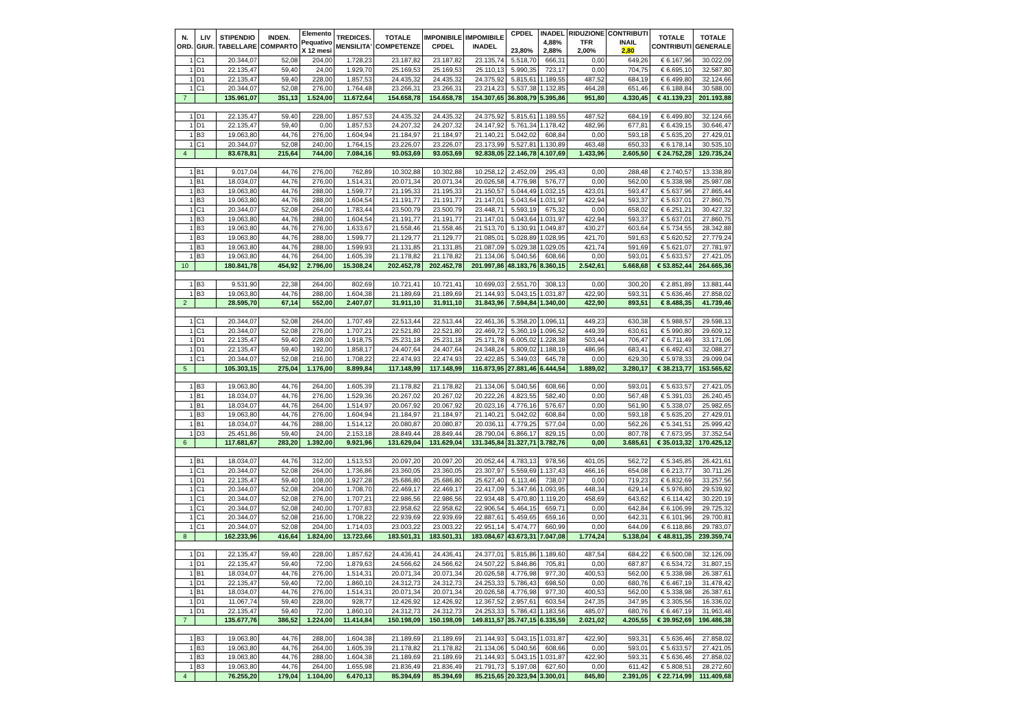| N. ORD. | LIV GIUR. | STIPENDIO TABELLARE | INDEN. COMPARTO | Elemento Pequativo X 12 mesi | TREDICES. MENSILITA' | TOTALE COMPETENZE | IMPONIBILE CPDEL | IMPOMIBILE INADEL | CPDEL 23,80% | INADEL 4,88% 2,88% | RIDUZIONE TFR 2,00% | CONTRIBUTI INAIL 2,80 | TOTALE CONTRIBUTI | TOTALE GENERALE |
| --- | --- | --- | --- | --- | --- | --- | --- | --- | --- | --- | --- | --- | --- | --- |
| 1 | C1 | 20.344,07 | 52,08 | 204,00 | 1.728,23 | 23.187,82 | 23.187,82 | 23.135,74 | 5.518,70 | 666,31 | 0,00 | 649,26 | € 6.167,96 | 30.022,09 |
| 1 | D1 | 22.135,47 | 59,40 | 24,00 | 1.929,70 | 25.169,53 | 25.169,53 | 25.110,13 | 5.990,35 | 723,17 | 0,00 | 704,75 | € 6.695,10 | 32.587,80 |
| 1 | D1 | 22.135,47 | 59,40 | 228,00 | 1.857,53 | 24.435,32 | 24.435,32 | 24.375,92 | 5.815,61 | 1.189,55 | 487,52 | 684,19 | € 6.499,80 | 32.124,66 |
| 1 | C1 | 20.344,07 | 52,08 | 276,00 | 1.764,48 | 23.266,31 | 23.266,31 | 23.214,23 | 5.537,38 | 1.132,85 | 464,28 | 651,46 | € 6.188,84 | 30.588,00 |
| 7 | | 135.961,07 | 351,13 | 1.524,00 | 11.672,64 | 154.658,78 | 154.658,78 | 154.307,65 | 36.808,79 | 5.395,86 | 951,80 | 4.330,45 | € 41.139,23 | 201.193,88 |
| 1 | D1 | 22.135,47 | 59,40 | 228,00 | 1.857,53 | 24.435,32 | 24.435,32 | 24.375,92 | 5.815,61 | 1.189,55 | 487,52 | 684,19 | € 6.499,80 | 32.124,66 |
| 1 | D1 | 22.135,47 | 59,40 | 0,00 | 1.857,53 | 24.207,32 | 24.207,32 | 24.147,92 | 5.761,34 | 1.178,42 | 482,96 | 677,81 | € 6.439,15 | 30.646,47 |
| 1 | B3 | 19.063,80 | 44,76 | 276,00 | 1.604,94 | 21.184,97 | 21.184,97 | 21.140,21 | 5.042,02 | 608,84 | 0,00 | 593,18 | € 5.635,20 | 27.429,01 |
| 1 | C1 | 20.344,07 | 52,08 | 240,00 | 1.764,15 | 23.226,07 | 23.226,07 | 23.173,99 | 5.527,81 | 1.130,89 | 463,48 | 650,33 | € 6.178,14 | 30.535,10 |
| 4 | | 83.678,81 | 215,64 | 744,00 | 7.084,16 | 93.053,69 | 93.053,69 | 92.838,05 | 22.146,78 | 4.107,69 | 1.433,96 | 2.605,50 | € 24.752,28 | 120.735,24 |
| 1 | B1 | 9.017,04 | 44,76 | 276,00 | 762,89 | 10.302,88 | 10.302,88 | 10.258,12 | 2.452,09 | 295,43 | 0,00 | 288,48 | € 2.740,57 | 13.338,89 |
| 1 | B1 | 18.034,07 | 44,76 | 276,00 | 1.514,31 | 20.071,34 | 20.071,34 | 20.026,58 | 4.776,98 | 576,77 | 0,00 | 562,00 | € 5.338,98 | 25.987,08 |
| 1 | B3 | 19.063,80 | 44,76 | 288,00 | 1.599,77 | 21.195,33 | 21.195,33 | 21.150,57 | 5.044,49 | 1.032,15 | 423,01 | 593,47 | € 5.637,96 | 27.865,44 |
| 1 | B3 | 19.063,80 | 44,76 | 288,00 | 1.604,54 | 21.191,77 | 21.191,77 | 21.147,01 | 5.043,64 | 1.031,97 | 422,94 | 593,37 | € 5.637,01 | 27.860,75 |
| 1 | C1 | 20.344,07 | 52,08 | 264,00 | 1.783,44 | 23.500,79 | 23.500,79 | 23.448,71 | 5.593,19 | 675,32 | 0,00 | 658,02 | € 6.251,21 | 30.427,32 |
| 1 | B3 | 19.063,80 | 44,76 | 288,00 | 1.604,54 | 21.191,77 | 21.191,77 | 21.147,01 | 5.043,64 | 1.031,97 | 422,94 | 593,37 | € 5.637,01 | 27.860,75 |
| 1 | B3 | 19.063,80 | 44,76 | 276,00 | 1.633,67 | 21.558,46 | 21.558,46 | 21.513,70 | 5.130,91 | 1.049,87 | 430,27 | 603,64 | € 5.734,55 | 28.342,88 |
| 1 | B3 | 19.063,80 | 44,76 | 288,00 | 1.599,77 | 21.129,77 | 21.129,77 | 21.085,01 | 5.028,89 | 1.028,95 | 421,70 | 591,63 | € 5.620,52 | 27.779,24 |
| 1 | B3 | 19.063,80 | 44,76 | 288,00 | 1.599,93 | 21.131,85 | 21.131,85 | 21.087,09 | 5.029,38 | 1.029,05 | 421,74 | 591,69 | € 5.621,07 | 27.781,97 |
| 1 | B3 | 19.063,80 | 44,76 | 264,00 | 1.605,39 | 21.178,82 | 21.178,82 | 21.134,06 | 5.040,56 | 608,66 | 0,00 | 593,01 | € 5.633,57 | 27.421,05 |
| 10 | | 180.841,78 | 454,92 | 2.796,00 | 15.308,24 | 202.452,78 | 202.452,78 | 201.997,86 | 48.183,76 | 8.360,15 | 2.542,61 | 5.668,68 | € 53.852,44 | 264.665,36 |
| 1 | B3 | 9.531,90 | 22,38 | 264,00 | 802,69 | 10.721,41 | 10.721,41 | 10.699,03 | 2.551,70 | 308,13 | 0,00 | 300,20 | € 2.851,89 | 13.881,44 |
| 1 | B3 | 19.063,80 | 44,76 | 288,00 | 1.604,38 | 21.189,69 | 21.189,69 | 21.144,93 | 5.043,15 | 1.031,87 | 422,90 | 593,31 | € 5.636,46 | 27.858,02 |
| 2 | | 28.595,70 | 67,14 | 552,00 | 2.407,07 | 31.911,10 | 31.911,10 | 31.843,96 | 7.594,84 | 1.340,00 | 422,90 | 893,51 | € 8.488,35 | 41.739,46 |
| 1 | C1 | 20.344,07 | 52,08 | 264,00 | 1.707,49 | 22.513,44 | 22.513,44 | 22.461,36 | 5.358,20 | 1.096,11 | 449,23 | 630,38 | € 5.988,57 | 29.598,13 |
| 1 | C1 | 20.344,07 | 52,08 | 276,00 | 1.707,21 | 22.521,80 | 22.521,80 | 22.469,72 | 5.360,19 | 1.096,52 | 449,39 | 630,61 | € 5.990,80 | 29.609,12 |
| 1 | D1 | 22.135,47 | 59,40 | 228,00 | 1.918,75 | 25.231,18 | 25.231,18 | 25.171,78 | 6.005,02 | 1.228,38 | 503,44 | 706,47 | € 6.711,49 | 33.171,06 |
| 1 | D1 | 22.135,47 | 59,40 | 192,00 | 1.858,17 | 24.407,64 | 24.407,64 | 24.348,24 | 5.809,02 | 1.188,19 | 486,96 | 683,41 | € 6.492,43 | 32.088,27 |
| 1 | C1 | 20.344,07 | 52,08 | 216,00 | 1.708,22 | 22.474,93 | 22.474,93 | 22.422,85 | 5.349,03 | 645,78 | 0,00 | 629,30 | € 5.978,33 | 29.099,04 |
| 5 | | 105.303,15 | 275,04 | 1.176,00 | 8.899,84 | 117.148,99 | 117.148,99 | 116.873,95 | 27.881,46 | 6.444,54 | 1.889,02 | 3.280,17 | € 38.213,77 | 153.565,62 |
| 1 | B3 | 19.063,80 | 44,76 | 264,00 | 1.605,39 | 21.178,82 | 21.178,82 | 21.134,06 | 5.040,56 | 608,66 | 0,00 | 593,01 | € 5.633,57 | 27.421,05 |
| 1 | B1 | 18.034,07 | 44,76 | 276,00 | 1.529,36 | 20.267,02 | 20.267,02 | 20.222,26 | 4.823,55 | 582,40 | 0,00 | 567,48 | € 5.391,03 | 26.240,45 |
| 1 | B1 | 18.034,07 | 44,76 | 264,00 | 1.514,97 | 20.067,92 | 20.067,92 | 20.023,16 | 4.776,16 | 576,67 | 0,00 | 561,90 | € 5.338,07 | 25.982,65 |
| 1 | B3 | 19.063,80 | 44,76 | 276,00 | 1.604,94 | 21.184,97 | 21.184,97 | 21.140,21 | 5.042,02 | 608,84 | 0,00 | 593,18 | € 5.635,20 | 27.429,01 |
| 1 | B1 | 18.034,07 | 44,76 | 288,00 | 1.514,12 | 20.080,87 | 20.080,87 | 20.036,11 | 4.779,25 | 577,04 | 0,00 | 562,26 | € 5.341,51 | 25.999,42 |
| 1 | D3 | 25.451,86 | 59,40 | 24,00 | 2.153,18 | 28.849,44 | 28.849,44 | 28.790,04 | 6.866,17 | 829,15 | 0,00 | 807,78 | € 7.673,95 | 37.352,54 |
| 6 | | 117.681,67 | 283,20 | 1.392,00 | 9.921,96 | 131.629,04 | 131.629,04 | 131.345,84 | 31.327,71 | 3.782,76 | 0,00 | 3.685,61 | € 35.013,32 | 170.425,12 |
| 1 | B1 | 18.034,07 | 44,76 | 312,00 | 1.513,53 | 20.097,20 | 20.097,20 | 20.052,44 | 4.783,13 | 978,56 | 401,05 | 562,72 | € 5.345,85 | 26.421,61 |
| 1 | C1 | 20.344,07 | 52,08 | 264,00 | 1.736,86 | 23.360,05 | 23.360,05 | 23.307,97 | 5.559,69 | 1.137,43 | 466,16 | 654,08 | € 6.213,77 | 30.711,26 |
| 1 | D1 | 22.135,47 | 59,40 | 108,00 | 1.927,28 | 25.686,80 | 25.686,80 | 25.627,40 | 6.113,46 | 738,07 | 0,00 | 719,23 | € 6.832,69 | 33.257,56 |
| 1 | C1 | 20.344,07 | 52,08 | 204,00 | 1.708,70 | 22.469,17 | 22.469,17 | 22.417,09 | 5.347,66 | 1.093,95 | 448,34 | 629,14 | € 5.976,80 | 29.539,92 |
| 1 | C1 | 20.344,07 | 52,08 | 276,00 | 1.707,21 | 22.986,56 | 22.986,56 | 22.934,48 | 5.470,80 | 1.119,20 | 458,69 | 643,62 | € 6.114,42 | 30.220,19 |
| 1 | C1 | 20.344,07 | 52,08 | 240,00 | 1.707,83 | 22.958,62 | 22.958,62 | 22.906,54 | 5.464,15 | 659,71 | 0,00 | 642,84 | € 6.106,99 | 29.725,32 |
| 1 | C1 | 20.344,07 | 52,08 | 216,00 | 1.708,22 | 22.939,69 | 22.939,69 | 22.887,61 | 5.459,65 | 659,16 | 0,00 | 642,31 | € 6.101,96 | 29.700,81 |
| 1 | C1 | 20.344,07 | 52,08 | 204,00 | 1.714,03 | 23.003,22 | 23.003,22 | 22.951,14 | 5.474,77 | 660,99 | 0,00 | 644,09 | € 6.118,86 | 29.783,07 |
| 8 | | 162.233,96 | 416,64 | 1.824,00 | 13.723,66 | 183.501,31 | 183.501,31 | 183.084,67 | 43.673,31 | 7.047,08 | 1.774,24 | 5.138,04 | € 48.811,35 | 239.359,74 |
| 1 | D1 | 22.135,47 | 59,40 | 228,00 | 1.857,62 | 24.436,41 | 24.436,41 | 24.377,01 | 5.815,86 | 1.189,60 | 487,54 | 684,22 | € 6.500,08 | 32.126,09 |
| 1 | D1 | 22.135,47 | 59,40 | 72,00 | 1.879,63 | 24.566,62 | 24.566,62 | 24.507,22 | 5.846,86 | 705,81 | 0,00 | 687,87 | € 6.534,72 | 31.807,15 |
| 1 | B1 | 18.034,07 | 44,76 | 276,00 | 1.514,31 | 20.071,34 | 20.071,34 | 20.026,58 | 4.776,98 | 977,30 | 400,53 | 562,00 | € 5.338,98 | 26.387,61 |
| 1 | D1 | 22.135,47 | 59,40 | 72,00 | 1.860,10 | 24.312,73 | 24.312,73 | 24.253,33 | 5.786,43 | 698,50 | 0,00 | 680,76 | € 6.467,19 | 31.478,42 |
| 1 | B1 | 18.034,07 | 44,76 | 276,00 | 1.514,31 | 20.071,34 | 20.071,34 | 20.026,58 | 4.776,98 | 977,30 | 400,53 | 562,00 | € 5.338,98 | 26.387,61 |
| 1 | D1 | 11.067,74 | 59,40 | 228,00 | 928,77 | 12.426,92 | 12.426,92 | 12.367,52 | 2.957,61 | 603,54 | 247,35 | 347,95 | € 3.305,56 | 16.336,02 |
| 1 | D1 | 22.135,47 | 59,40 | 72,00 | 1.860,10 | 24.312,73 | 24.312,73 | 24.253,33 | 5.786,43 | 1.183,56 | 485,07 | 680,76 | € 6.467,19 | 31.963,48 |
| 7 | | 135.677,76 | 386,52 | 1.224,00 | 11.414,84 | 150.198,09 | 150.198,09 | 149.811,57 | 35.747,15 | 6.335,59 | 2.021,02 | 4.205,55 | € 39.952,69 | 196.486,38 |
| 1 | B3 | 19.063,80 | 44,76 | 288,00 | 1.604,38 | 21.189,69 | 21.189,69 | 21.144,93 | 5.043,15 | 1.031,87 | 422,90 | 593,31 | € 5.636,46 | 27.858,02 |
| 1 | B3 | 19.063,80 | 44,76 | 264,00 | 1.605,39 | 21.178,82 | 21.178,82 | 21.134,06 | 5.040,56 | 608,66 | 0,00 | 593,01 | € 5.633,57 | 27.421,05 |
| 1 | B3 | 19.063,80 | 44,76 | 288,00 | 1.604,38 | 21.189,69 | 21.189,69 | 21.144,93 | 5.043,15 | 1.031,87 | 422,90 | 593,31 | € 5.636,46 | 27.858,02 |
| 1 | B3 | 19.063,80 | 44,76 | 264,00 | 1.655,98 | 21.836,49 | 21.836,49 | 21.791,73 | 5.197,08 | 627,60 | 0,00 | 611,42 | € 5.808,51 | 28.272,60 |
| 4 | | 76.255,20 | 179,04 | 1.104,00 | 6.470,13 | 85.394,69 | 85.394,69 | 85.215,65 | 20.323,94 | 3.300,01 | 845,80 | 2.391,05 | € 22.714,99 | 111.409,68 |